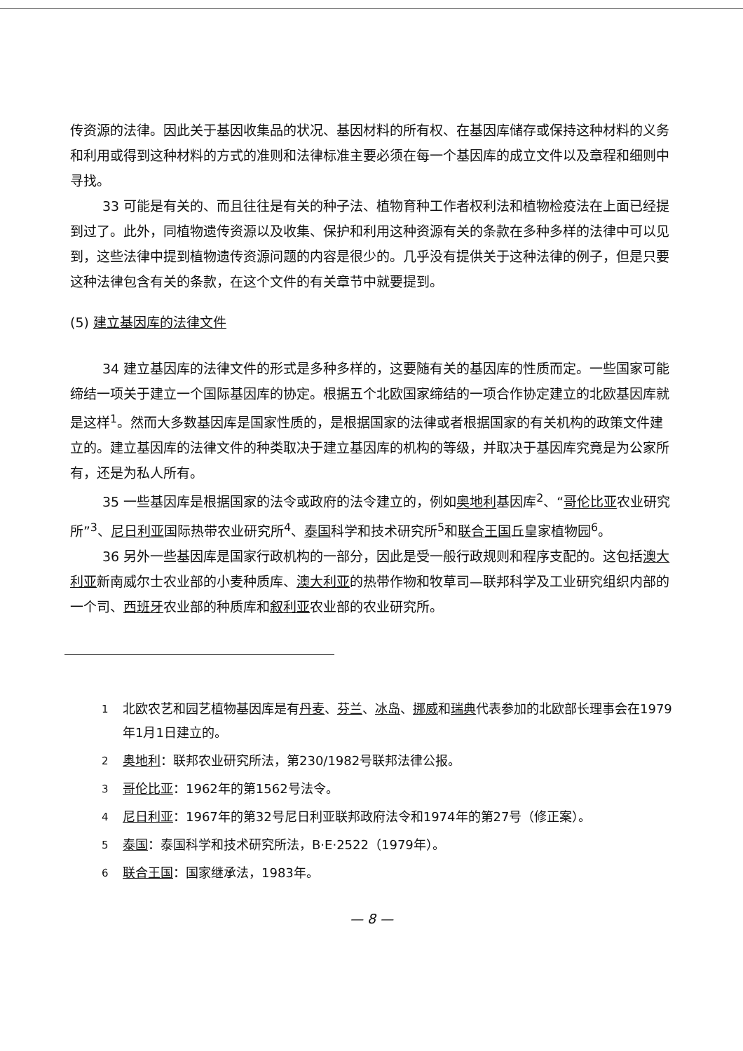传资源的法律。因此关于基因收集品的状况、基因材料的所有权、在基因库储存或保持这种材料的义务和利用或得到这种材料的方式的准则和法律标准主要必须在每一个基因库的成立文件以及章程和细则中寻找。
33 可能是有关的、而且往往是有关的种子法、植物育种工作者权利法和植物检疫法在上面已经提到过了。此外，同植物遗传资源以及收集、保护和利用这种资源有关的条款在多种多样的法律中可以见到，这些法律中提到植物遗传资源问题的内容是很少的。几乎没有提供关于这种法律的例子，但是只要这种法律包含有关的条款，在这个文件的有关章节中就要提到。
(5) 建立基因库的法律文件
34 建立基因库的法律文件的形式是多种多样的，这要随有关的基因库的性质而定。一些国家可能缔结一项关于建立一个国际基因库的协定。根据五个北欧国家缔结的一项合作协定建立的北欧基因库就是这样<sup>1</sup>。然而大多数基因库是国家性质的，是根据国家的法律或者根据国家的有关机构的政策文件建立的。建立基因库的法律文件的种类取决于建立基因库的机构的等级，并取决于基因库究竟是为公家所有，还是为私人所有。
35 一些基因库是根据国家的法令或政府的法令建立的，例如奥地利基因库<sup>2</sup>、“哥伦比亚农业研究所”<sup>3</sup>、尼日利亚国际热带农业研究所<sup>4</sup>、泰国科学和技术研究所<sup>5</sup>和联合王国丘皇家植物园<sup>6</sup>。
36 另外一些基因库是国家行政机构的一部分，因此是受一般行政规则和程序支配的。这包括澳大利亚新南威尔士农业部的小麦种质库、澳大利亚的热带作物和牧草司—联邦科学及工业研究组织内部的一个司、西班牙农业部的种质库和叙利亚农业部的农业研究所。
<sup>1</sup> 北欧农艺和园艺植物基因库是有丹麦、芬兰、冰岛、挪威和瑞典代表参加的北欧部长理事会在1979年1月1日建立的。
<sup>2</sup> 奥地利：联邦农业研究所法，第230/1982号联邦法律公报。
<sup>3</sup> 哥伦比亚：1962年的第1562号法令。
<sup>4</sup> 尼日利亚：1967年的第32号尼日利亚联邦政府法令和1974年的第27号（修正案）。
<sup>5</sup> 泰国：泰国科学和技术研究所法，B·E·2522（1979年）。
<sup>6</sup> 联合王国：国家继承法，1983年。
— 8 —